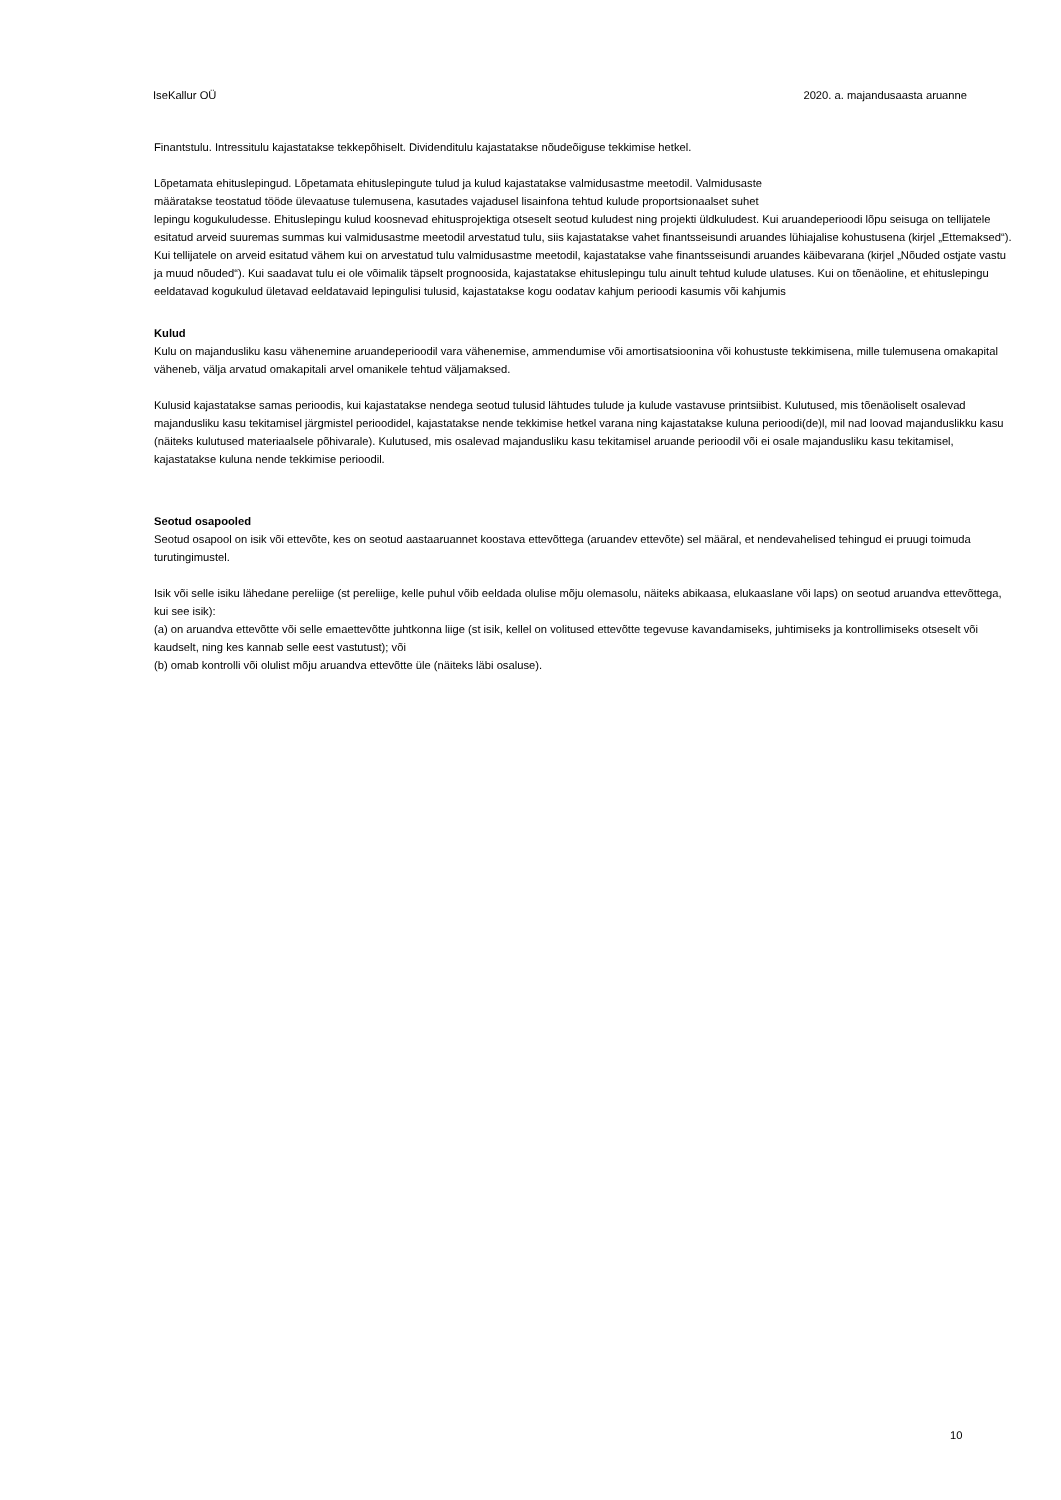IseKallur OÜ 2020. a. majandusaasta aruanne
Finantstulu. Intressitulu kajastatakse tekkepõhiselt. Dividenditulu kajastatakse nõudeõiguse tekkimise hetkel.
Lõpetamata ehituslepingud. Lõpetamata ehituslepingute tulud ja kulud kajastatakse valmidusastme meetodil. Valmidusaste
määratakse teostatud tööde ülevaatuse tulemusena, kasutades vajadusel lisainfona tehtud kulude proportsionaalset suhet
lepingu kogukuludesse. Ehituslepingu kulud koosnevad ehitusprojektiga otseselt seotud kuludest ning projekti üldkuludest. Kui aruandeperioodi lõpu seisuga on tellijatele esitatud arveid suuremas summas kui valmidusastme meetodil arvestatud tulu, siis kajastatakse vahet finantsseisundi aruandes lühiajalise kohustusena (kirjel „Ettemaksed“). Kui tellijatele on arveid esitatud vähem kui on arvestatud tulu valmidusastme meetodil, kajastatakse vahe finantsseisundi aruandes käibevarana (kirjel „Nõuded ostjate vastu ja muud nõuded“). Kui saadavat tulu ei ole võimalik täpselt prognoosida, kajastatakse ehituslepingu tulu ainult tehtud kulude ulatuses. Kui on tõenäoline, et ehituslepingu eeldatavad kogukulud ületavad eeldatavaid lepingulisi tulusid, kajastatakse kogu oodatav kahjum perioodi kasumis või kahjumis
Kulud
Kulu on majandusliku kasu vähenemine aruandeperioodil vara vähenemise, ammendumise või amortisatsioonina või kohustuste tekkimisena, mille tulemusena omakapital väheneb, välja arvatud omakapitali arvel omanikele tehtud väljamaksed.
Kulusid kajastatakse samas perioodis, kui kajastatakse nendega seotud tulusid lähtudes tulude ja kulude vastavuse printsiibist. Kulutused, mis tõenäoliselt osalevad majandusliku kasu tekitamisel järgmistel perioodidel, kajastatakse nende tekkimise hetkel varana ning kajastatakse kuluna perioodi(de)l, mil nad loovad majanduslikku kasu (näiteks kulutused materiaalsele põhivarale). Kulutused, mis osalevad majandusliku kasu tekitamisel aruande perioodil või ei osale majandusliku kasu tekitamisel, kajastatakse kuluna nende tekkimise perioodil.
Seotud osapooled
Seotud osapool on isik või ettevõte, kes on seotud aastaaruannet koostava ettevõttega (aruandev ettevõte) sel määral, et nendevahelised tehingud ei pruugi toimuda turutingimustel.
Isik või selle isiku lähedane pereliige (st pereliige, kelle puhul võib eeldada olulise mõju olemasolu, näiteks abikaasa, elukaaslane või laps) on seotud aruandva ettevõttega, kui see isik):
(a) on aruandva ettevõtte või selle emaettevõtte juhtkonna liige (st isik, kellel on volitused ettevõtte tegevuse kavandamiseks, juhtimiseks ja kontrollimiseks otseselt või kaudselt, ning kes kannab selle eest vastutust); või
(b) omab kontrolli või olulist mõju aruandva ettevõtte üle (näiteks läbi osaluse).
10